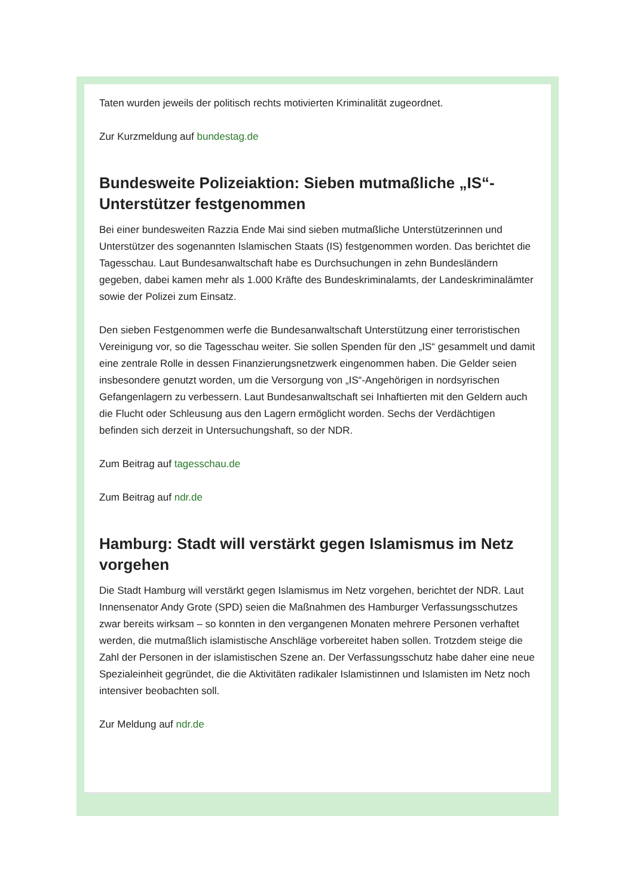Taten wurden jeweils der politisch rechts motivierten Kriminalität zugeordnet.
Zur Kurzmeldung auf bundestag.de
Bundesweite Polizeiaktion: Sieben mutmaßliche „IS“-Unterstützer festgenommen
Bei einer bundesweiten Razzia Ende Mai sind sieben mutmaßliche Unterstützerinnen und Unterstützer des sogenannten Islamischen Staats (IS) festgenommen worden. Das berichtet die Tagesschau. Laut Bundesanwaltschaft habe es Durchsuchungen in zehn Bundesländern gegeben, dabei kamen mehr als 1.000 Kräfte des Bundeskriminalamts, der Landeskriminalämter sowie der Polizei zum Einsatz.
Den sieben Festgenommen werfe die Bundesanwaltschaft Unterstützung einer terroristischen Vereinigung vor, so die Tagesschau weiter. Sie sollen Spenden für den „IS“ gesammelt und damit eine zentrale Rolle in dessen Finanzierungsnetzwerk eingenommen haben. Die Gelder seien insbesondere genutzt worden, um die Versorgung von „IS“-Angehörigen in nordsyrischen Gefangenlagern zu verbessern. Laut Bundesanwaltschaft sei Inhaftierten mit den Geldern auch die Flucht oder Schleusung aus den Lagern ermöglicht worden. Sechs der Verdächtigen befinden sich derzeit in Untersuchungshaft, so der NDR.
Zum Beitrag auf tagesschau.de
Zum Beitrag auf ndr.de
Hamburg: Stadt will verstärkt gegen Islamismus im Netz vorgehen
Die Stadt Hamburg will verstärkt gegen Islamismus im Netz vorgehen, berichtet der NDR. Laut Innensenator Andy Grote (SPD) seien die Maßnahmen des Hamburger Verfassungsschutzes zwar bereits wirksam – so konnten in den vergangenen Monaten mehrere Personen verhaftet werden, die mutmaßlich islamistische Anschläge vorbereitet haben sollen. Trotzdem steige die Zahl der Personen in der islamistischen Szene an. Der Verfassungsschutz habe daher eine neue Spezialeinheit gegründet, die die Aktivitäten radikaler Islamistinnen und Islamisten im Netz noch intensiver beobachten soll.
Zur Meldung auf ndr.de